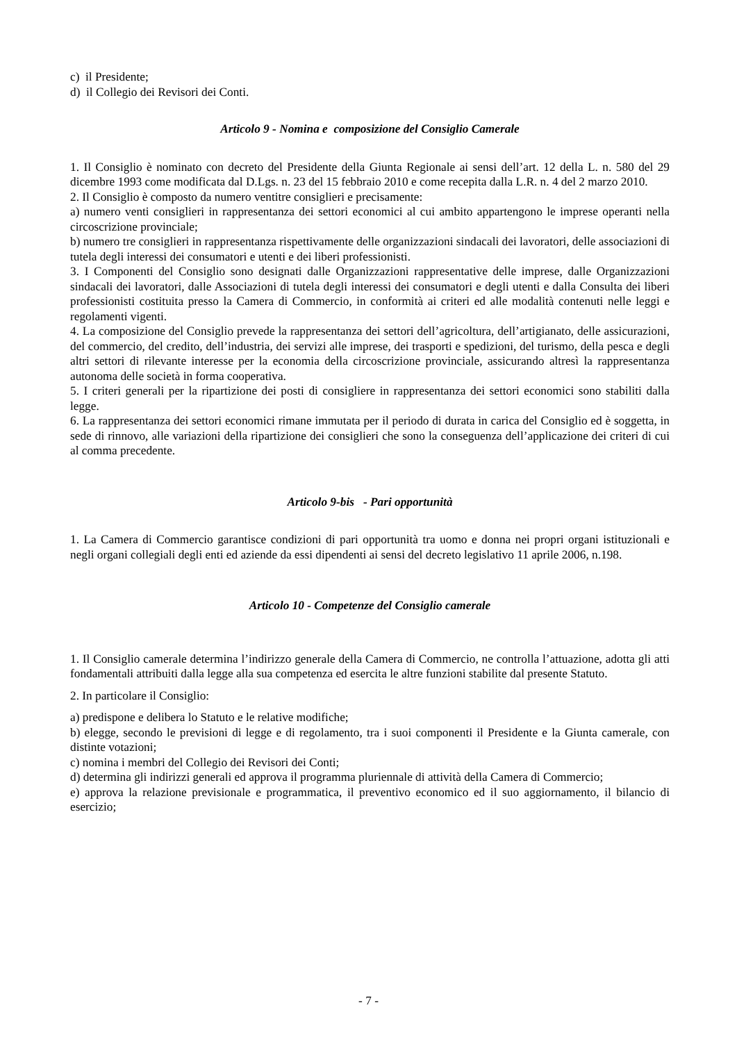c) il Presidente;
d) il Collegio dei Revisori dei Conti.
Articolo 9 - Nomina e composizione del Consiglio Camerale
1. Il Consiglio è nominato con decreto del Presidente della Giunta Regionale ai sensi dell’art. 12 della L. n. 580 del 29 dicembre 1993 come modificata dal D.Lgs. n. 23 del 15 febbraio 2010 e come recepita dalla L.R. n. 4 del 2 marzo 2010.
2. Il Consiglio è composto da numero ventitre consiglieri e precisamente:
a) numero venti consiglieri in rappresentanza dei settori economici al cui ambito appartengono le imprese operanti nella circoscrizione provinciale;
b) numero tre consiglieri in rappresentanza rispettivamente delle organizzazioni sindacali dei lavoratori, delle associazioni di tutela degli interessi dei consumatori e utenti e dei liberi professionisti.
3. I Componenti del Consiglio sono designati dalle Organizzazioni rappresentative delle imprese, dalle Organizzazioni sindacali dei lavoratori, dalle Associazioni di tutela degli interessi dei consumatori e degli utenti e dalla Consulta dei liberi professionisti costituita presso la Camera di Commercio, in conformità ai criteri ed alle modalità contenuti nelle leggi e regolamenti vigenti.
4. La composizione del Consiglio prevede la rappresentanza dei settori dell’agricoltura, dell’artigianato, delle assicurazioni, del commercio, del credito, dell’industria, dei servizi alle imprese, dei trasporti e spedizioni, del turismo, della pesca e degli altri settori di rilevante interesse per la economia della circoscrizione provinciale, assicurando altresì la rappresentanza autonoma delle società in forma cooperativa.
5. I criteri generali per la ripartizione dei posti di consigliere in rappresentanza dei settori economici sono stabiliti dalla legge.
6. La rappresentanza dei settori economici rimane immutata per il periodo di durata in carica del Consiglio ed è soggetta, in sede di rinnovo, alle variazioni della ripartizione dei consiglieri che sono la conseguenza dell’applicazione dei criteri di cui al comma precedente.
Articolo 9-bis - Pari opportunità
1. La Camera di Commercio garantisce condizioni di pari opportunità tra uomo e donna nei propri organi istituzionali e negli organi collegiali degli enti ed aziende da essi dipendenti ai sensi del decreto legislativo 11 aprile 2006, n.198.
Articolo 10 - Competenze del Consiglio camerale
1. Il Consiglio camerale determina l’indirizzo generale della Camera di Commercio, ne controlla l’attuazione, adotta gli atti fondamentali attribuiti dalla legge alla sua competenza ed esercita le altre funzioni stabilite dal presente Statuto.
2. In particolare il Consiglio:
a) predispone e delibera lo Statuto e le relative modifiche;
b) elegge, secondo le previsioni di legge e di regolamento, tra i suoi componenti il Presidente e la Giunta camerale, con distinte votazioni;
c) nomina i membri del Collegio dei Revisori dei Conti;
d) determina gli indirizzi generali ed approva il programma pluriennale di attività della Camera di Commercio;
e) approva la relazione previsionale e programmatica, il preventivo economico ed il suo aggiornamento, il bilancio di esercizio;
- 7 -